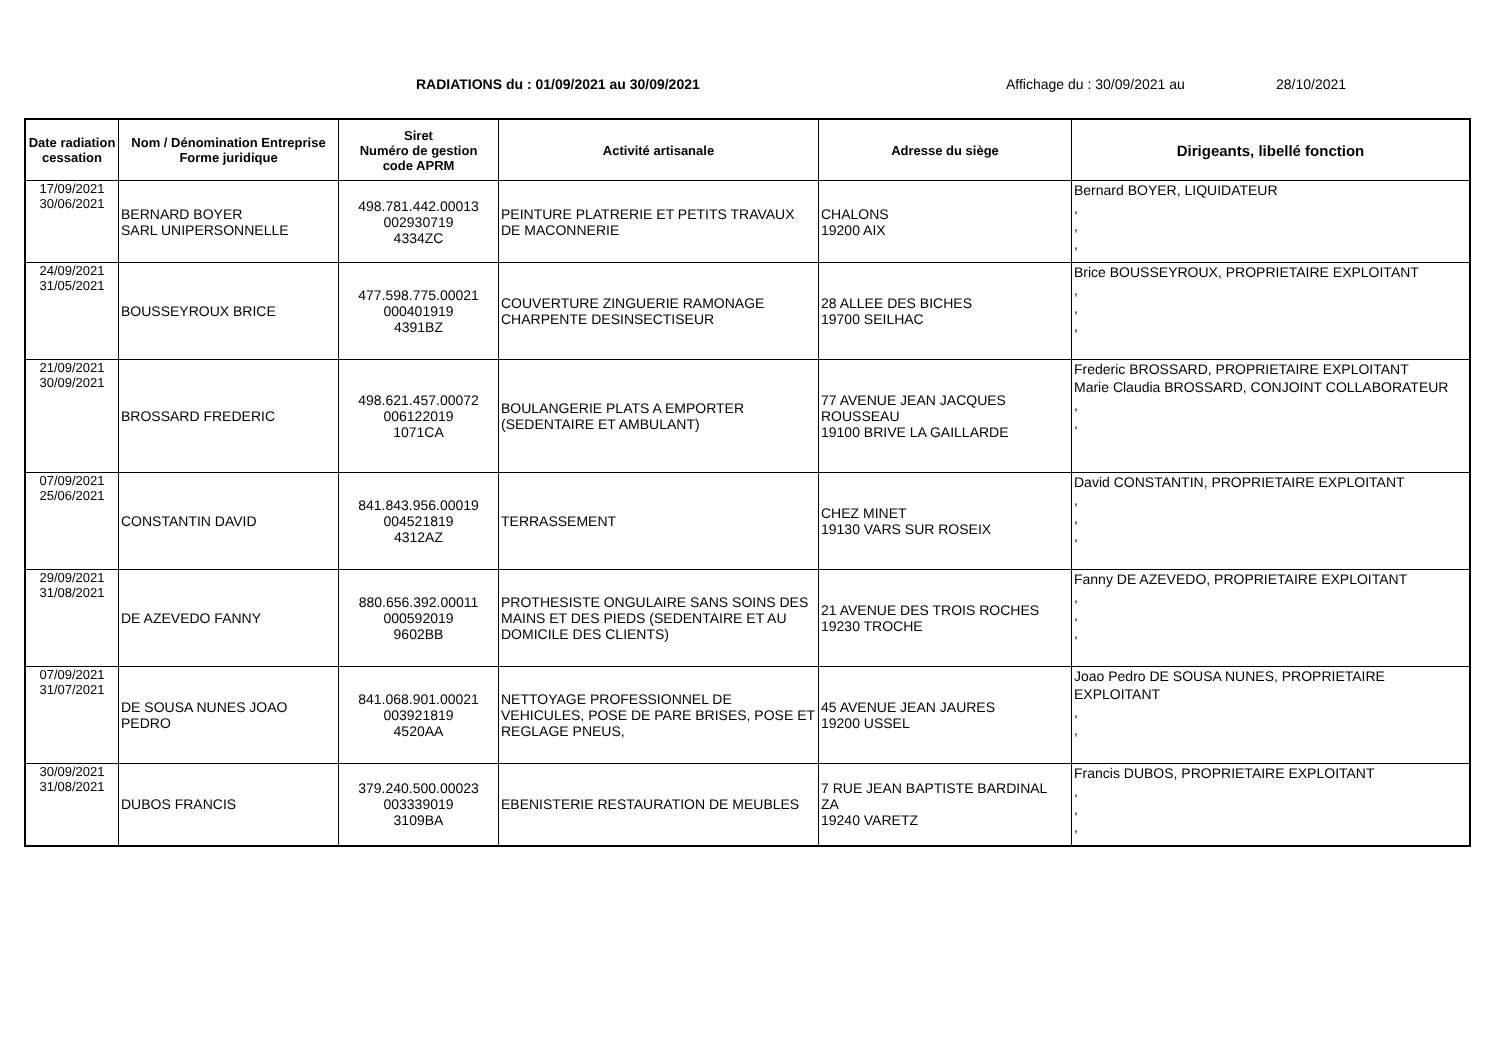RADIATIONS du : 01/09/2021 au 30/09/2021 Affichage du : 30/09/2021 au 28/10/2021
| Date radiation cessation | Nom / Dénomination Entreprise Forme juridique | Siret Numéro de gestion code APRM | Activité artisanale | Adresse du siège | Dirigeants, libellé fonction |
| --- | --- | --- | --- | --- | --- |
| 17/09/2021 30/06/2021 | BERNARD BOYER SARL UNIPERSONNELLE | 498.781.442.00013 002930719 4334ZC | PEINTURE PLATRERIE ET PETITS TRAVAUX DE MACONNERIE | CHALONS 19200 AIX | Bernard BOYER, LIQUIDATEUR , , , |
| 24/09/2021 31/05/2021 | BOUSSEYROUX BRICE | 477.598.775.00021 000401919 4391BZ | COUVERTURE ZINGUERIE RAMONAGE CHARPENTE DESINSECTISEUR | 28 ALLEE DES BICHES 19700 SEILHAC | Brice BOUSSEYROUX, PROPRIETAIRE EXPLOITANT , , , |
| 21/09/2021 30/09/2021 | BROSSARD FREDERIC | 498.621.457.00072 006122019 1071CA | BOULANGERIE PLATS A EMPORTER (SEDENTAIRE ET AMBULANT) | 77 AVENUE JEAN JACQUES ROUSSEAU 19100 BRIVE LA GAILLARDE | Frederic BROSSARD, PROPRIETAIRE EXPLOITANT Marie Claudia BROSSARD, CONJOINT COLLABORATEUR , , |
| 07/09/2021 25/06/2021 | CONSTANTIN DAVID | 841.843.956.00019 004521819 4312AZ | TERRASSEMENT | CHEZ MINET 19130 VARS SUR ROSEIX | David CONSTANTIN, PROPRIETAIRE EXPLOITANT , , , |
| 29/09/2021 31/08/2021 | DE AZEVEDO FANNY | 880.656.392.00011 000592019 9602BB | PROTHESISTE ONGULAIRE SANS SOINS DES MAINS ET DES PIEDS (SEDENTAIRE ET AU DOMICILE DES CLIENTS) | 21 AVENUE DES TROIS ROCHES 19230 TROCHE | Fanny DE AZEVEDO, PROPRIETAIRE EXPLOITANT , , , |
| 07/09/2021 31/07/2021 | DE SOUSA NUNES JOAO PEDRO | 841.068.901.00021 003921819 4520AA | NETTOYAGE PROFESSIONNEL DE VEHICULES, POSE DE PARE BRISES, POSE ET REGLAGE PNEUS, | 45 AVENUE JEAN JAURES 19200 USSEL | Joao Pedro DE SOUSA NUNES, PROPRIETAIRE EXPLOITANT , , |
| 30/09/2021 31/08/2021 | DUBOS FRANCIS | 379.240.500.00023 003339019 3109BA | EBENISTERIE RESTAURATION DE MEUBLES | 7 RUE JEAN BAPTISTE BARDINAL ZA 19240 VARETZ | Francis DUBOS, PROPRIETAIRE EXPLOITANT , , , |